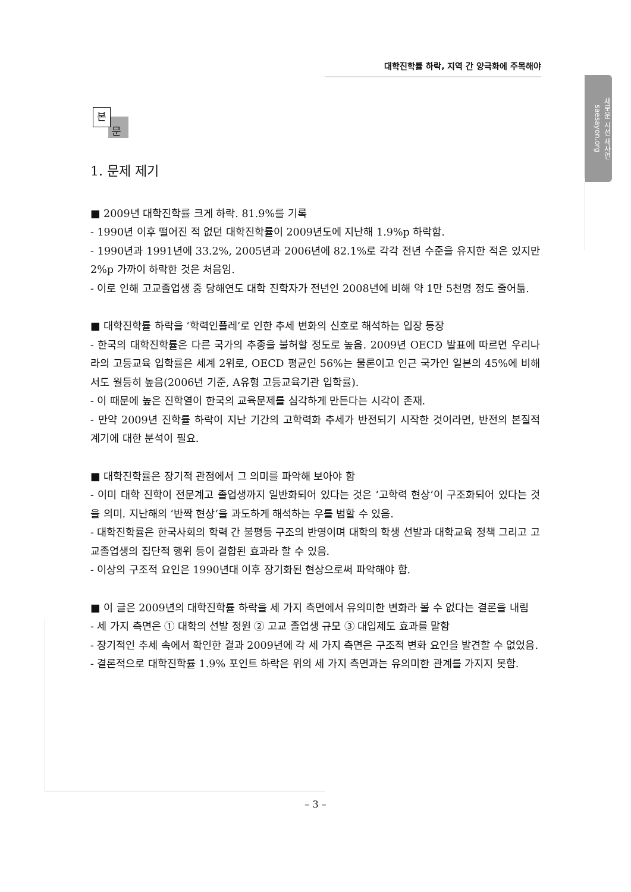대학진학률 하락, 지역 간 양극화에 주목해야
새로운 시선 새사연 saesayon.org
본
문
1. 문제 제기
■ 2009년 대학진학률 크게 하락. 81.9%를 기록
- 1990년 이후 떨어진 적 없던 대학진학률이 2009년도에 지난해 1.9%p 하락함.
- 1990년과 1991년에 33.2%, 2005년과 2006년에 82.1%로 각각 전년 수준을 유지한 적은 있지만 2%p 가까이 하락한 것은 처음임.
- 이로 인해 고교졸업생 중 당해연도 대학 진학자가 전년인 2008년에 비해 약 1만 5천명 정도 줄어듦.
■ 대학진학률 하락을 ‘학력인플레’로 인한 추세 변화의 신호로 해석하는 입장 등장
- 한국의 대학진학률은 다른 국가의 추종을 불허할 정도로 높음. 2009년 OECD 발표에 따르면 우리나라의 고등교육 입학률은 세계 2위로, OECD 평균인 56%는 물론이고 인근 국가인 일본의 45%에 비해서도 월등히 높음(2006년 기준, A유형 고등교육기관 입학률).
- 이 때문에 높은 진학열이 한국의 교육문제를 심각하게 만든다는 시각이 존재.
- 만약 2009년 진학률 하락이 지난 기간의 고학력화 추세가 반전되기 시작한 것이라면, 반전의 본질적 계기에 대한 분석이 필요.
■ 대학진학률은 장기적 관점에서 그 의미를 파악해 보아야 함
- 이미 대학 진학이 전문계고 졸업생까지 일반화되어 있다는 것은 ‘고학력 현상’이 구조화되어 있다는 것을 의미. 지난해의 ‘반짝 현상’을 과도하게 해석하는 우를 범할 수 있음.
- 대학진학률은 한국사회의 학력 간 불평등 구조의 반영이며 대학의 학생 선발과 대학교육 정책 그리고 고교졸업생의 집단적 행위 등이 결합된 효과라 할 수 있음.
- 이상의 구조적 요인은 1990년대 이후 장기화된 현상으로써 파악해야 함.
■ 이 글은 2009년의 대학진학률 하락을 세 가지 측면에서 유의미한 변화라 볼 수 없다는 결론을 내림
- 세 가지 측면은 ① 대학의 선발 정원 ② 고교 졸업생 규모 ③ 대입제도 효과를 말함
- 장기적인 추세 속에서 확인한 결과 2009년에 각 세 가지 측면은 구조적 변화 요인을 발견할 수 없었음.
- 결론적으로 대학진학률 1.9% 포인트 하락은 위의 세 가지 측면과는 유의미한 관계를 가지지 못함.
– 3 –